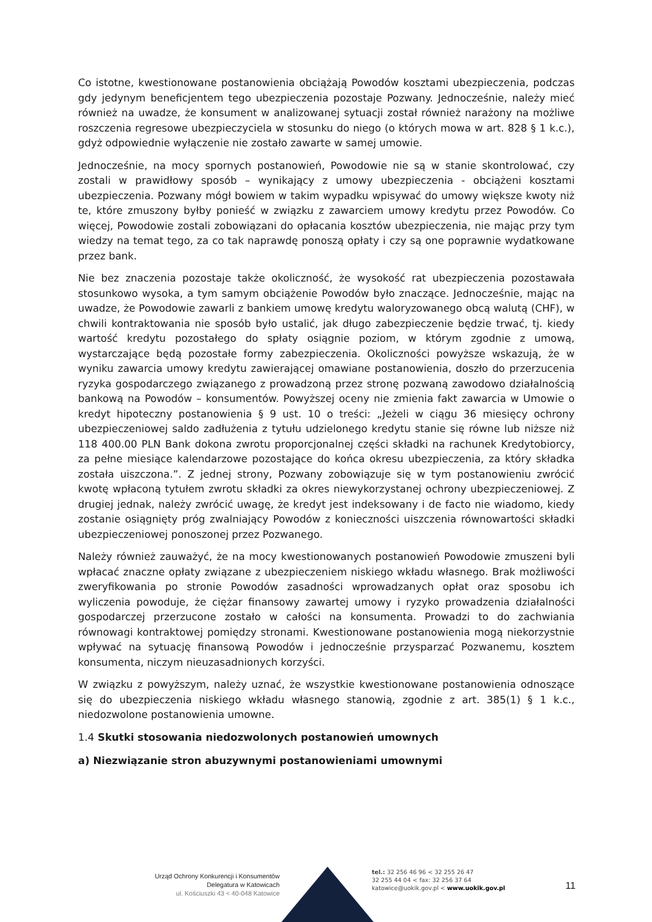Co istotne, kwestionowane postanowienia obciążają Powodów kosztami ubezpieczenia, podczas gdy jedynym beneficjentem tego ubezpieczenia pozostaje Pozwany. Jednocześnie, należy mieć również na uwadze, że konsument w analizowanej sytuacji został również narażony na możliwe roszczenia regresowe ubezpieczyciela w stosunku do niego (o których mowa w art. 828 § 1 k.c.), gdyż odpowiednie wyłączenie nie zostało zawarte w samej umowie.
Jednocześnie, na mocy spornych postanowień, Powodowie nie są w stanie skontrolować, czy zostali w prawidłowy sposób – wynikający z umowy ubezpieczenia - obciążeni kosztami ubezpieczenia. Pozwany mógł bowiem w takim wypadku wpisywać do umowy większe kwoty niż te, które zmuszony byłby ponieść w związku z zawarciem umowy kredytu przez Powodów. Co więcej, Powodowie zostali zobowiązani do opłacania kosztów ubezpieczenia, nie mając przy tym wiedzy na temat tego, za co tak naprawdę ponoszą opłaty i czy są one poprawnie wydatkowane przez bank.
Nie bez znaczenia pozostaje także okoliczność, że wysokość rat ubezpieczenia pozostawała stosunkowo wysoka, a tym samym obciążenie Powodów było znaczące. Jednocześnie, mając na uwadze, że Powodowie zawarli z bankiem umowę kredytu waloryzowanego obcą walutą (CHF), w chwili kontraktowania nie sposób było ustalić, jak długo zabezpieczenie będzie trwać, tj. kiedy wartość kredytu pozostałego do spłaty osiągnie poziom, w którym zgodnie z umową, wystarczające będą pozostałe formy zabezpieczenia. Okoliczności powyższe wskazują, że w wyniku zawarcia umowy kredytu zawierającej omawiane postanowienia, doszło do przerzucenia ryzyka gospodarczego związanego z prowadzoną przez stronę pozwaną zawodowo działalnością bankową na Powodów – konsumentów. Powyższej oceny nie zmienia fakt zawarcia w Umowie o kredyt hipoteczny postanowienia § 9 ust. 10 o treści: „Jeżeli w ciągu 36 miesięcy ochrony ubezpieczeniowej saldo zadłużenia z tytułu udzielonego kredytu stanie się równe lub niższe niż 118 400.00 PLN Bank dokona zwrotu proporcjonalnej części składki na rachunek Kredytobiorcy, za pełne miesiące kalendarzowe pozostające do końca okresu ubezpieczenia, za który składka została uiszczona.”. Z jednej strony, Pozwany zobowiązuje się w tym postanowieniu zwrócić kwotę wpłaconą tytułem zwrotu składki za okres niewykorzystanej ochrony ubezpieczeniowej. Z drugiej jednak, należy zwrócić uwagę, że kredyt jest indeksowany i de facto nie wiadomo, kiedy zostanie osiągnięty próg zwalniający Powodów z konieczności uiszczenia równowartości składki ubezpieczeniowej ponoszonej przez Pozwanego.
Należy również zauważyć, że na mocy kwestionowanych postanowień Powodowie zmuszeni byli wpłacać znaczne opłaty związane z ubezpieczeniem niskiego wkładu własnego. Brak możliwości zweryfikowania po stronie Powodów zasadności wprowadzanych opłat oraz sposobu ich wyliczenia powoduje, że ciężar finansowy zawartej umowy i ryzyko prowadzenia działalności gospodarczej przerzucone zostało w całości na konsumenta. Prowadzi to do zachwiania równowagi kontraktowej pomiędzy stronami. Kwestionowane postanowienia mogą niekorzystnie wpływać na sytuację finansową Powodów i jednocześnie przysparzać Pozwanemu, kosztem konsumenta, niczym nieuzasadnionych korzyści.
W związku z powyższym, należy uznać, że wszystkie kwestionowane postanowienia odnoszące się do ubezpieczenia niskiego wkładu własnego stanowią, zgodnie z art. 385(1) § 1 k.c., niedozwolone postanowienia umowne.
1.4 Skutki stosowania niedozwolonych postanowień umownych
a) Niezwiązanie stron abuzywnymi postanowieniami umownymi
Urząd Ochrony Konkurencji i Konsumentów
Delegatura w Katowicach
ul. Kościuszki 43 < 40-048 Katowice
tel.: 32 256 46 96 < 32 255 26 47
32 255 44 04 < fax: 32 256 37 64
katowice@uokik.gov.pl < www.uokik.gov.pl
11